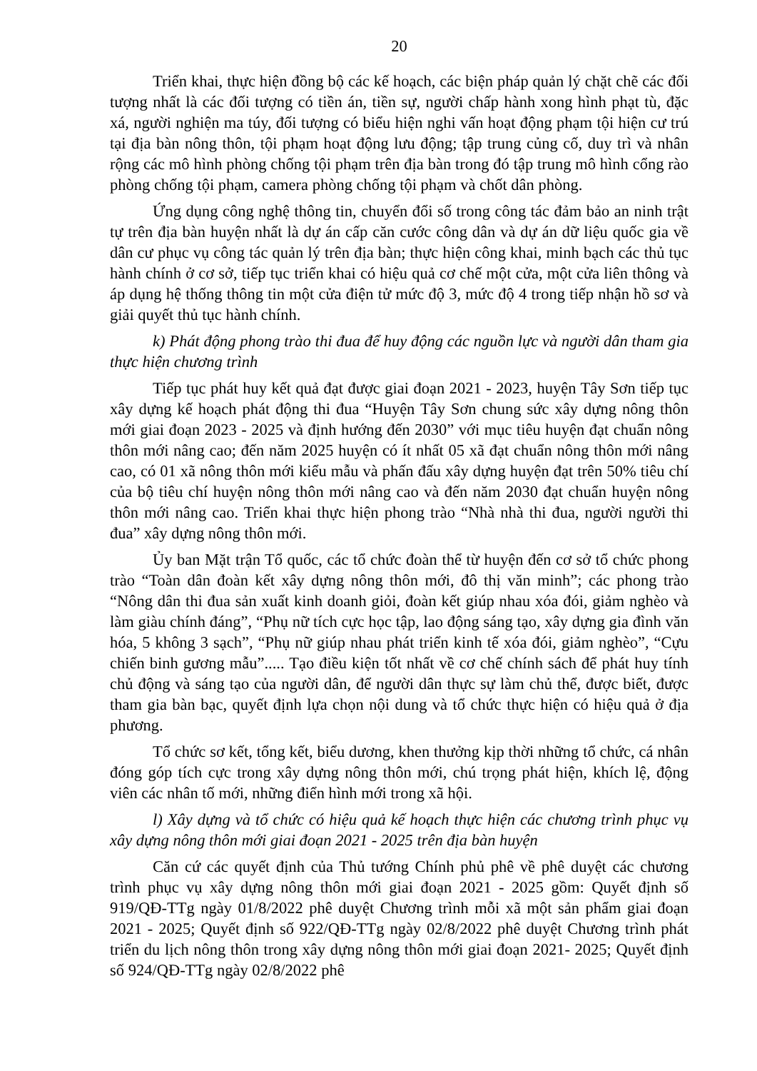20
Triển khai, thực hiện đồng bộ các kế hoạch, các biện pháp quản lý chặt chẽ các đối tượng nhất là các đối tượng có tiền án, tiền sự, người chấp hành xong hình phạt tù, đặc xá, người nghiện ma túy, đối tượng có biểu hiện nghi vấn hoạt động phạm tội hiện cư trú tại địa bàn nông thôn, tội phạm hoạt động lưu động; tập trung củng cố, duy trì và nhân rộng các mô hình phòng chống tội phạm trên địa bàn trong đó tập trung mô hình cổng rào phòng chống tội phạm, camera phòng chống tội phạm và chốt dân phòng.
Ứng dụng công nghệ thông tin, chuyển đổi số trong công tác đảm bảo an ninh trật tự trên địa bàn huyện nhất là dự án cấp căn cước công dân và dự án dữ liệu quốc gia về dân cư phục vụ công tác quản lý trên địa bàn; thực hiện công khai, minh bạch các thủ tục hành chính ở cơ sở, tiếp tục triển khai có hiệu quả cơ chế một cửa, một cửa liên thông và áp dụng hệ thống thông tin một cửa điện tử mức độ 3, mức độ 4 trong tiếp nhận hồ sơ và giải quyết thủ tục hành chính.
k) Phát động phong trào thi đua để huy động các nguồn lực và người dân tham gia thực hiện chương trình
Tiếp tục phát huy kết quả đạt được giai đoạn 2021 - 2023, huyện Tây Sơn tiếp tục xây dựng kế hoạch phát động thi đua “Huyện Tây Sơn chung sức xây dựng nông thôn mới giai đoạn 2023 - 2025 và định hướng đến 2030” với mục tiêu huyện đạt chuẩn nông thôn mới nâng cao; đến năm 2025 huyện có ít nhất 05 xã đạt chuẩn nông thôn mới nâng cao, có 01 xã nông thôn mới kiểu mẫu và phấn đấu xây dựng huyện đạt trên 50% tiêu chí của bộ tiêu chí huyện nông thôn mới nâng cao và đến năm 2030 đạt chuẩn huyện nông thôn mới nâng cao. Triển khai thực hiện phong trào “Nhà nhà thi đua, người người thi đua” xây dựng nông thôn mới.
Ủy ban Mặt trận Tổ quốc, các tổ chức đoàn thể từ huyện đến cơ sở tổ chức phong trào “Toàn dân đoàn kết xây dựng nông thôn mới, đô thị văn minh”; các phong trào “Nông dân thi đua sản xuất kinh doanh giỏi, đoàn kết giúp nhau xóa đói, giảm nghèo và làm giàu chính đáng”, “Phụ nữ tích cực học tập, lao động sáng tạo, xây dựng gia đình văn hóa, 5 không 3 sạch”, “Phụ nữ giúp nhau phát triển kinh tế xóa đói, giảm nghèo”, “Cựu chiến binh gương mẫu”..... Tạo điều kiện tốt nhất về cơ chế chính sách để phát huy tính chủ động và sáng tạo của người dân, để người dân thực sự làm chủ thể, được biết, được tham gia bàn bạc, quyết định lựa chọn nội dung và tổ chức thực hiện có hiệu quả ở địa phương.
Tổ chức sơ kết, tổng kết, biểu dương, khen thưởng kịp thời những tổ chức, cá nhân đóng góp tích cực trong xây dựng nông thôn mới, chú trọng phát hiện, khích lệ, động viên các nhân tố mới, những điển hình mới trong xã hội.
l) Xây dựng và tổ chức có hiệu quả kế hoạch thực hiện các chương trình phục vụ xây dựng nông thôn mới giai đoạn 2021 - 2025 trên địa bàn huyện
Căn cứ các quyết định của Thủ tướng Chính phủ phê về phê duyệt các chương trình phục vụ xây dựng nông thôn mới giai đoạn 2021 - 2025 gồm: Quyết định số 919/QĐ-TTg ngày 01/8/2022 phê duyệt Chương trình mỗi xã một sản phẩm giai đoạn 2021 - 2025; Quyết định số 922/QĐ-TTg ngày 02/8/2022 phê duyệt Chương trình phát triển du lịch nông thôn trong xây dựng nông thôn mới giai đoạn 2021- 2025; Quyết định số 924/QĐ-TTg ngày 02/8/2022 phê